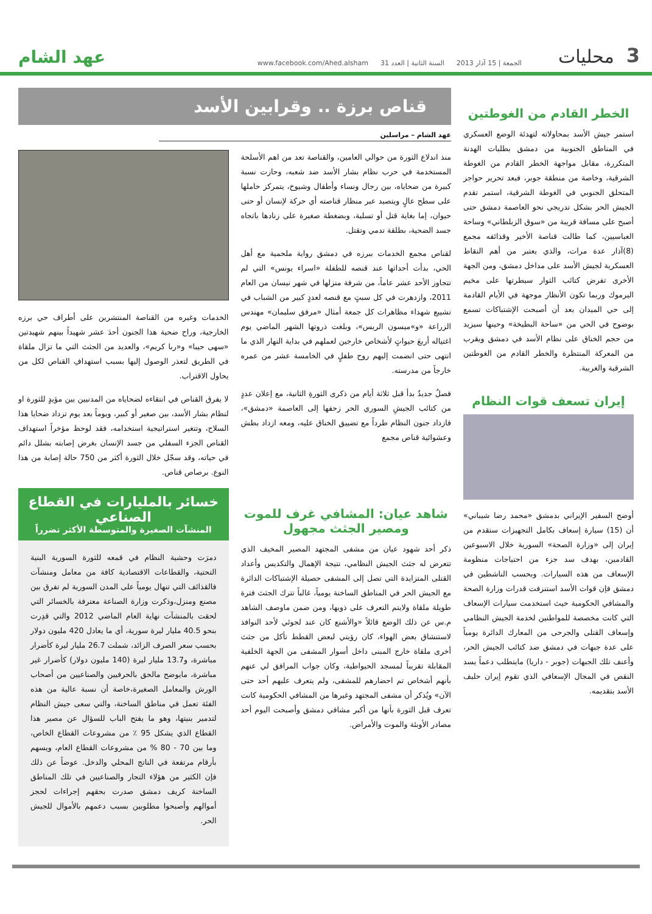3 محليات الجمعة | 15 آذار 2013 السنة الثانية | العدد 31 www.facebook.com/Ahed.alsham عهد الشام
الخطر القادم من الغوطتين
استمر جيش الأسد بمحاولاته لتهدئة الوضع العسكري في المناطق الجنوبية من دمشق بطلبات الهدنة المتكررة، مقابل مواجهة الخطر القادم من الغوطة الشرقية، وخاصة من منطقة جوبر، فبعد تحرير حواجز المتحلق الجنوبي في الغوطة الشرقية، استمر تقدم الجيش الحر بشكل تدريجي نحو العاصمة دمشق حتى أصبح على مسافة قريبة من «سوق الزبلطاني» وساحة العباسيين، كما طالت قناصة الأخير وقذائفه مجمع (8)آذار عدة مرات، والذي يعتبر من أهم النقاط العسكرية لجيش الأسد على مداخل دمشق، ومن الجهة الأخرى تفرض كتائب الثوار سيطرتها على مخيم اليرموك وربما تكون الأنظار موجهة في الأيام القادمة إلى حي الميدان بعد أن أصبحت الإشتباكات تسمع بوضوح في الحي من «ساحة البطيخة» وحينها سيزيد من حجم الخناق على نظام الأسد في دمشق ويقرب من المعركة المنتظرة والخطر القادم من الغوطتين الشرقية والغربية.
إيران تسعف قوات النظام
أوضح السفير الإيراني بدمشق «محمد رضا شيباني» أن (15) سيارة إسعاف بكامل التجهيزات ستقدم من إيران إلى «وزارة الصحة» السورية خلال الاسبوعين القادمين، بهدف سد جزء من احتياجات منظومة الإسعاف من هذه السيارات. وبحسب الناشطين في دمشق فإن قوات الأسد استنزفت قدرات وزارة الصحة والمشافي الحكومية حيث استخدمت سيارات الإسعاف التي كانت مخصصة للمواطنين لخدمة الجيش النظامي وإسعاف القتلى والجرحى من المعارك الدائرة يومياً على عدة جبهات في دمشق ضد كتائب الجيش الحر، وأعنف تلك الجبهات (جوبر - داريا) مايتطلب دعماً يسد النقص في المجال الإسعافي الذي تقوم إيران حليف الأسد بتقديمه.
قناص برزة .. وقرابين الأسد
عهد الشام – مراسلين
منذ اندلاع الثورة من حوالي العامين، والقناصة تعد من اهم الأسلحة المستخدمة في حرب نظام بشار الأسد ضد شعبه، وحازت نسبة كبيرة من ضحاياه، بين رجال ونساء وأطفال وشيوخ، يتمركز حاملها على سطح عالٍ ويتصيد عبر منظار قناصته أي حركة لإنسان أو حتى حيوان، إما بغاية قتل أو تسلية، وبضغطة صغيرة على زنادها باتجاه جسد الضحية، بطلقة تدمي وتقتل.
لقناص مجمع الخدمات ببرزه في دمشق رواية ملحمية مع أهل الحي، بدأت أحداثها عند قنصه للطفلة «اسراء يونس» التي لم تتجاوز الأحد عشر عاماً، من شرفة منزلها في شهر نيسان من العام 2011، وازدهرت في كل سبتٍ مع قنصه لعددٍ كبير من الشباب في تشييع شهداء مظاهرات كل جمعة أمثال «مرفق سليمان» مهندس الزراعة «و»ميسون الريس»، وبلغت ذروتها الشهر الماضي يوم اغتياله أربعَ حيواتٍ لأشخاص خارجين لعملهم في بداية النهار الذي ما انتهى حتى انضمت إليهم روح طفلٍ في الخامسة عشر من عمره خارجاً من مدرسته.
فصلٌ جديدٌ بدأ قبل ثلاثة أيام من ذكرى الثورةِ الثانية، مع إعلان عددٍ من كتائب الجيشِ السوري الحر زحفها إلى العاصمة «دمشق»، فازداد جنون النظام طرداً مع تضييق الخناق عليه، ومعه ازداد بطش وعشوائية قناص مجمع
الخدمات وغيره من القناصة المنتشرين على أطراف حي برزه الخارجية، وراح ضحية هذا الجنون أحدَ عشر شهيداً بينهم شهيدتين «سهى حيبا» و«ربا كريم»، والعديد من الجثث التي ما تزال ملقاة في الطريق لتعذر الوصول إليها بسبب استهدافِ القناص لكل من يحاول الاقتراب.
لا يفرق القناص في انتقاءه لضحاياه من المدنيين بين مؤيدٍ للثورة او لنظام بشار الأسد، بين صغير أو كبير، ويوماً بعد يوم تزداد ضحايا هذا السلاح، وتتغير استراتيجية استخدامه، فقد لوحظ مؤخراً استهداف القناص الجزء السفلي من جسد الإنسان بغرض إصابته بشلل دائم في حياته، وقد سجّل خلال الثورة أكثر من 750 حالة إصابة من هذا النوع. برصاص قناص.
شاهد عيان: المشافي غرف للموت ومصير الجثث مجهول
ذكر أحد شهود عيان من مشفى المجتهد المصير المخيف الذي تتعرض له جثث الجيش النظامي، نتيجة الإهمال والتكديس وأعداد القتلى المتزايدة التي تصل إلى المشفى حصيلة الإشتباكات الدائرة مع الجيش الحر في المناطق الساخنة يومياً، غالباً تترك الجثث فترة طويلة ملقاة ولايتم التعرف على ذويها، ومن ضمن ماوصف الشاهد م.س عن ذلك الوضع قائلاً «والأشنع كان عند لجوئي لأحد النوافذ لاستنشاق بعض الهواء، كان رؤيتي لبعض القطط تأكل من جثث أخرى ملقاة خارج المبنى داخل أسوار المشفى من الجهة الخلفية المقابلة تقريباً لمسجد الحيواطية، وكان جواب المرافق لي عنهم بأنهم أشخاص تم احضارهم للمشفى، ولم يتعرف عليهم أحد حتى الآن» ويُذكر أن مشفى المجتهد وغيرها من المشافي الحكومية كانت تعرف قبل الثورة بأنها من أكبر مشافي دمشق وأصبحت اليوم أحد مصادر الأوبئة والموت والأمراض.
خسائر بالمليارات في القطاع الصناعي
المنشآت الصغيرة والمتوسطة الأكثر تضرراً
دمرَت وحشية النظام في قمعه للثورة السورية البنية التحتية، والقطاعات الاقتصادية كافة من معامل ومنشآت فالقذائف التي تنهال يومياً على المدن السورية لم تفرق بين مصنع ومنزل،وذكرت وزارة الصناعة معترفة بالخسائر التي لحقت بالمنشآت نهاية العام الماضي 2012 والتي قدِرت بنحو 40.5 مليار ليرة سورية، أي ما يعادل 420 مليون دولار بحسب سعر الصرف الزائد، شملت 26.7 مليار ليرة كأضرار مباشرة، و13.7 مليار ليرة (140 مليون دولار) كأضرار غير مباشرة، مايوضح مالحق بالحرفيين والصناعيين من أصحاب الورش والمعامل الصغيرة،خاصة أن نسبة عالية من هذه الفئة تعمل في مناطق الساخنة، والتي سعى جيش النظام لتدمير بنيتها، وهو ما يفتح الباب للسؤال عن مصير هذا القطاع الذي يشكل 95 ٪ من مشروعات القطاع الخاص، وما بين 70 - 80 % من مشروعات القطاع العام، ويسهم بأرقام مرتفعة في الناتج المحلي والدخل. عوضاً عن ذلك فإن الكثير من هؤلاء التجار والصناعيين في تلك المناطق الساخنة كريف دمشق صدرت بحقهم إجراءات لحجز أموالهم وأصبحوا مطلوبين بسبب دعمهم بالأموال للجيش الحر.